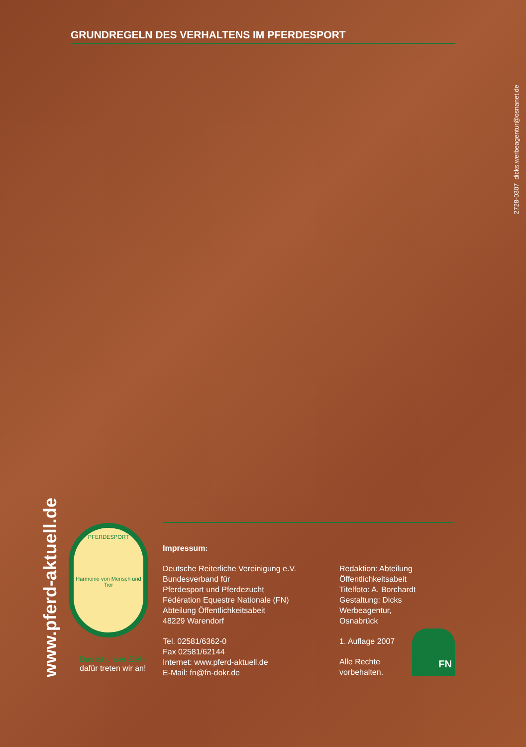GRUNDREGELN DES VERHALTENS IM PFERDESPORT
2728-0307 dicks.werbeagentur@osnanet.de
www.pferd-aktuell.de
PFERDESPORT
Harmonie von Mensch und Tier
Das ist unser Ziel -
dafür treten wir an!
Impressum:
Deutsche Reiterliche Vereinigung e.V.
Bundesverband für
Pferdesport und Pferdezucht
Fédération Equestre Nationale (FN)
Abteilung Öffentlichkeitsabeit
48229 Warendorf
Tel. 02581/6362-0
Fax 02581/62144
Internet: www.pferd-aktuell.de
E-Mail: fn@fn-dokr.de
Redaktion: Abteilung
Öffentlichkeitsabeit
Titelfoto: A. Borchardt
Gestaltung: Dicks Werbeagentur,
Osnabrück
1. Auflage 2007
Alle Rechte
vorbehalten.
FN